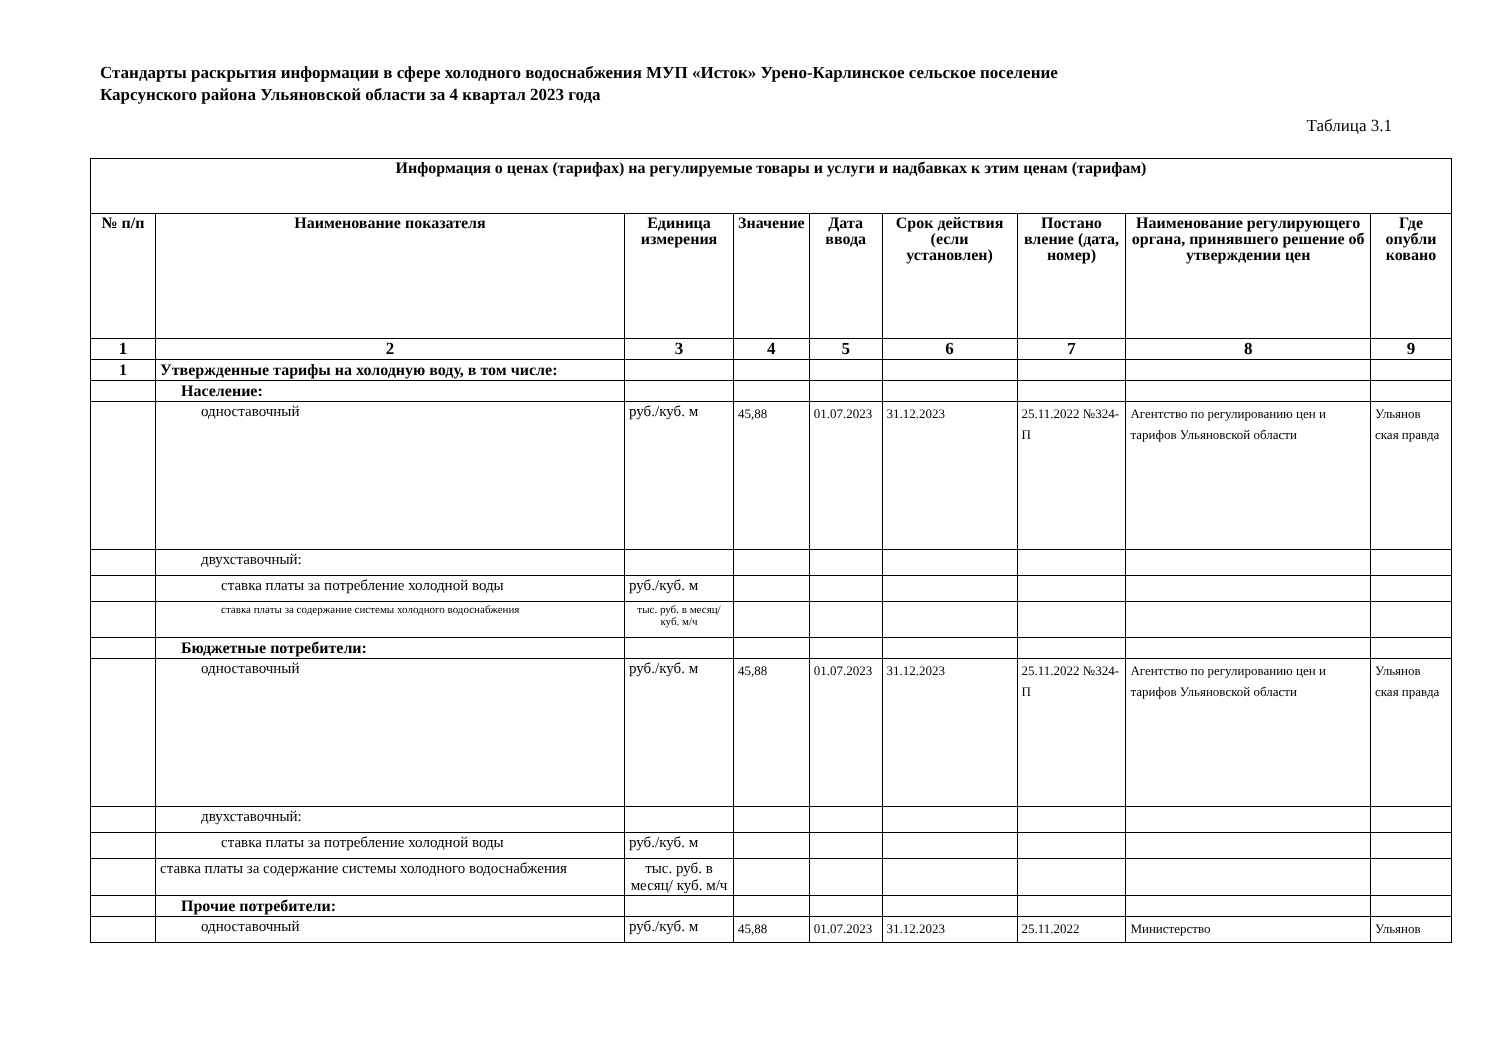Стандарты раскрытия информации в сфере холодного водоснабжения МУП «Исток» Урено-Карлинское сельское поселение Карсунского района Ульяновской области за 4 квартал 2023 года
Таблица 3.1
| Информация о ценах (тарифах) на регулируемые товары и услуги и надбавках к этим ценам (тарифам) | | | | | | | | |
| --- | --- | --- | --- | --- | --- | --- | --- | --- |
| № п/п | Наименование показателя | Единица измерения | Значение | Дата ввода | Срок действия (если установлен) | Постано вление (дата, номер) | Наименование регулирующего органа, принявшего решение об утверждении цен | Где опубли ковано |
| 1 | 2 | 3 | 4 | 5 | 6 | 7 | 8 | 9 |
| 1 | Утвержденные тарифы на холодную воду, в том числе: | | | | | | | |
| | Население: | | | | | | | |
| | одноставочный | руб./куб. м | 45,88 | 01.07.2023 | 31.12.2023 | 25.11.2022 №324-П | Агентство по регулированию цен и тарифов Ульяновской области | Ульянов ская правда |
| | двухставочный: | | | | | | | |
| | ставка платы за потребление холодной воды | руб./куб. м | | | | | | |
| | ставка платы за содержание системы холодного водоснабжения | тыс. руб. в месяц/ куб. м/ч | | | | | | |
| | Бюджетные потребители: | | | | | | | |
| | одноставочный | руб./куб. м | 45,88 | 01.07.2023 | 31.12.2023 | 25.11.2022 №324-П | Агентство по регулированию цен и тарифов Ульяновской области | Ульянов ская правда |
| | двухставочный: | | | | | | | |
| | ставка платы за потребление холодной воды | руб./куб. м | | | | | | |
| | ставка платы за содержание системы холодного водоснабжения | тыс. руб. в месяц/ куб. м/ч | | | | | | |
| | Прочие потребители: | | | | | | | |
| | одноставочный | руб./куб. м | 45,88 | 01.07.2023 | 31.12.2023 | 25.11.2022 | Министерство | Ульянов |